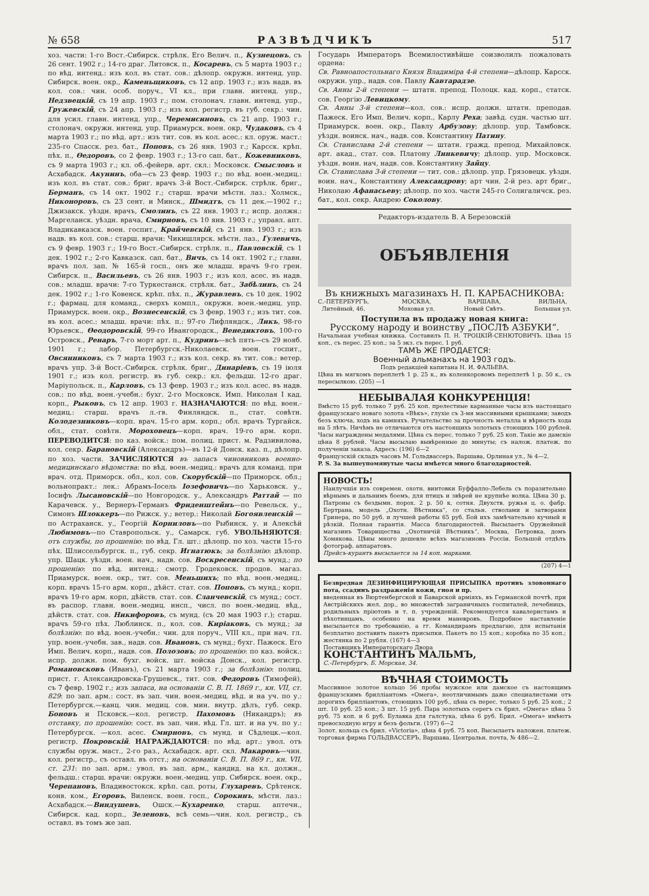№ 658 РАЗВѢДЧИКЪ 517
хоз. части: 1-го Вост.-Сибирск. стрѣлк. Его Велич. п., Кузнецовъ, съ 26 сент. 1902 г.; 14-го драг. Литовск. п., Косаревъ, съ 5 марта 1903 г.; по вѣд. интенд.: изъ кол. въ стат. сов.: дѣлопр. окружн. интенд. упр. Сибирск. воен. окр., Каменьщиковъ, съ 12 апр. 1903 г.; изъ надв. въ кол. сов.: чин. особ. поруч., VI кл., при главн. интенд. упр., Недзвецкій, съ 19 апр. 1903 г.; пом. столонач. главн. интенд. упр., Гружевскій, съ 24 апр. 1903 г.; изъ кол. регистр. въ губ. секр.: чин. для усил. главн. интенд. упр., Черемисиновъ, съ 21 апр. 1903 г.; столонач. окружн. интенд. упр. Приамурск. воен. окр, Чудаковъ, съ 4 марта 1903 г.; по вѣд. арт.: изъ тит. сов. въ кол. асес.: кл. оруж. маст.: 235-го Спасск. рез. бат., Поповъ, съ 26 янв. 1903 г.; Карсск. крѣп. пѣх. п., Ѳедоровъ, со 2 февр. 1903 г.; 13-го сап. бат., Кожевниковъ, съ 9 марта 1903 г.; кл. об.-фейерв. арт. скл.: Московск. Смысловъ и Асхабадск. Акунинъ, оба—съ 23 февр. 1903 г.; по вѣд. воен.-медиц.: изъ кол. въ стат. сов.: бриг. врачъ 3-й Вост.-Сибирск. стрѣлк. бриг., Берманъ, съ 14 окт. 1902 г.; старш. врачи мѣстн. лаз.: Холмск., Никоноровъ, съ 23 сент. и Минск., Шмидтъ, съ 11 дек.—1902 г.; Джизакск. уѣздн. врачъ, Смолинъ, съ 22 янв. 1903 г.; испр. должн.: Маргеланск. уѣздн. врача, Смирновъ, съ 10 янв. 1903 г.; управл. апт. Владикавказск. воен. госпит., Крайчевскій, съ 21 янв. 1903 г.; изъ надв. въ кол. сов.: старш. врачи: Чикишлярск. мѣстн. лаз., Гулевичъ, съ 9 февр. 1903 г.; 19-го Вост.-Сибирск. стрѣлк. п., Павловскій, съ 1 дек. 1902 г.; 2-го Кавказск. сап. бат., Вичъ, съ 14 окт. 1902 г.; главн. врачъ пол. зап. № 165-й госп., онъ же младш. врачъ 9-го грен. Сибирск. п., Васильевъ, съ 26 янв. 1903 г.; изъ кол. асес. въ надв. сов.: младш. врачи: 7-го Туркестанск. стрѣлк. бат., Забѣлинъ, съ 24 дек. 1902 г.; 1-го Ковенск. крѣп. пѣх. п., Журавлевъ, съ 10 дек. 1902 г.; фармац. для команд., сверхъ компл., окружн. воен.-медиц. упр. Приамурск. воен. окр., Вознесенскій, съ 3 февр. 1903 г.; изъ тит. сов. въ кол. асес.: младш. врачи: пѣх. п.: 97-го Лифляндск., Ликъ, 98-го Юрьевск., Ѳеодоровскій, 99-го Ивангородск., Венедиктовъ, 100-го Островск., Ренаръ, 7-го морт арт. п., Кудринъ—всѣ пять—съ 29 нояб. 1901 г.; лабор. Петербургск.-Николаевск. воен. госпит., Овсянниковъ, съ 7 марта 1903 г.; изъ кол. секр. въ тит. сов.: ветер. врачъ упр. 3-й Вост.-Сибирск. стрѣлк. бриг., Динаріевъ, съ 19 іюля 1901 г.; изъ кол. регистр. въ губ. секр.: кл. фельдш. 12-го драг. Маріупольск. п., Карловъ, съ 13 февр. 1903 г.; изъ кол. асес. въ надв. сов.: по вѣд. воен.-учебн.: бухг. 2-го Московск. Имп. Николая I кад. корп., Рыковъ, съ 12 апр. 1903 г. НАЗНАЧАЮТСЯ: по вѣд. воен.-медиц.: старш. врачъ л.-гв. Финляндск. п., стат. совѣтн. Колодезниковъ—корп. врач. 15-го арм. корп.; обл. врачъ Тургайск. обл., стат. совѣтн. Мороховецъ—корп. врач. 19-го арм. корп. ПЕРЕВОДИТСЯ: по каз. войск.: пом. полиц. прист. м. Радзивилова, кол. секр. Барановскій (Александръ)—въ 12-й Донск. каз. п., дѣлопр. по хоз. части. ЗАЧИСЛЯЮТСЯ въ запасъ чиновниковъ военно-медицинскаго вѣдомства: по вѣд. воен.-медиц.: врачъ для команд. при врач. отд. Приморск. обл., кол. сов. Скорубскій—по Приморск. обл.; вольнопракт.: лек.: Абрамъ-Іосель Іозефовичъ—по Харьковск. у., Іосифъ Лысановскій—по Новгородск. у., Александръ Раттай — по Карачевск. у., Вернеръ-Германъ Фриденштейнъ—по Ревельск. у., Симонъ Шлоккеръ—по Рижск. у.; ветер.: Николай Богоявленскій — по Астраханск. у., Георгій Корниловъ—по Рыбинск. у. и Алексѣй Любимовъ—по Ставропольск. у., Самарск. губ. УВОЛЬНЯЮТСЯ: отъ службы, по прошенію: по вѣд. Гл. шт.: дѣлопр. по хоз. части 15-го пѣх. Шлиссельбургск. п., губ. секр. Игнатюкъ; за болѣзнію: дѣлопр. упр. Шацк. уѣздн. воен. нач., надв. сов. Воскресенскій, съ мунд.; по прошенію: по вѣд. интенд.: смотр. Гродековск. продов. магаз. Приамурск. воен. окр., тит. сов. Меньшихъ; по вѣд. воен.-медиц.: корп. врачъ 15-го арм. корп., дѣйст. стат. сов. Поповъ, съ мунд.; корп. врачъ 19-го арм. корп, дѣйств. стат. сов. Сланчевскій, съ мунд.; сост. въ распор. главн. воен.-медиц. инсп., числ. по воен.-медиц. вѣд., дѣйств. стат. сов. Никифоровъ, съ мунд. (съ 20 мая 1903 г.); старш. врачъ 59-го пѣх. Люблинск. п., кол. сов. Киріаковъ, съ мунд.; за болѣзнію: по вѣд. воен.-учебн.: чин. для поруч., VIII кл., при нач. гл. упр. воен.-учебн. зав., надв. сов. Ивановъ, съ мунд.; бухг. Пажеск. Его Имп. Велич. корп., надв. сов. Полозовъ; по прошенію: по каз. войск.: испр. должн. пом. бухг. войск. шт. войска Донск., кол. регистр. Романовсковъ (Иванъ), съ 21 марта 1903 г.; за болѣзнію: полиц. прист. г. Александровска-Грушевск., тит. сов. Федоровъ (Тимофей), съ 7 февр. 1902 г.; изъ запаса, на основаніи С. В. П. 1869 г., кн. VII, ст. 829: по зап. арм.: сост. въ зап. чин. воен.-медиц. вѣд. и на уч. по у.: Петербургск.—канц. чин. медиц. сов. мин. внутр. дѣлъ, губ. секр. Боновъ и Псковск.—кол. регистр. Пахомовъ (Никандръ); въ отставку, по прошенію: сост. въ зап. чин. вѣд. Гл. шт. и на уч. по у.: Петербургск. —кол. асес. Смирновъ, съ мунд. и Сѣдлецк.—кол. регистр. Покровскій. НАГРАЖДАЮТСЯ: по вѣд. арт.: увол. отъ службы оруж. маст., 2-го раз., Асхабадск. арт. скл. Макаровъ—чин. кол. регистр., съ оставл. въ отст.; на основаніи С. В. П. 869 г., кн. VII, ст. 231: по зап. арм.: увол. въ зап. арм., кандид. на кл. должн., фельдш.: старш. врачи: окружн. воен.-медиц. упр. Сибирск. воен. окр., Черепановъ, Владивостокск. крѣп. сап. роты, Глухаревъ, Срѣтенск. конв. ком., Егоровъ, Виленск. воен. госп., Сорокинъ, мѣстн. лаз.: Асхабадск.—Виндушевъ, Ошск.—Кухаренко, старш. аптечн., Сибирск. кад. корп., Зеленовъ, всѣ семь—чин. кол. регистр., съ оставл. въ томъ же зап.
Государь Императоръ Всемилостивѣйше соизволилъ пожаловать ордена:
Св. Равноапостольнаго Князя Владиміра 4-й степени—дѣлопр. Карсск. окружн. упр., надв. сов. Павлу Кавтарадзе.
Св. Анны 2-й степени — штатн. препод. Полоцк. кад. корп., статск. сов. Георгію Левицкому.
Св. Анны 3-й степени—кол. сов.: испр. должн. штатн. преподав. Пажеск. Его Имп. Велич. корп., Карлу Реха; завѣд. судн. частью шт. Приамурск. воен. окр., Павлу Арбузову; дѣлопр. упр. Тамбовск. уѣздн. воинск. нач., надв. сов. Константину Патину.
Св. Станислава 2-й степени — штатн. гражд. препод. Михайловск. арт. акад., стат. сов. Платону Линкевичу; дѣлопр. упр. Московск. уѣздн. воин. нач, надв. сов. Константину Зайцу.
Св. Станислава 3-й степени — тит. сов.: дѣлопр. упр. Грязовецк. уѣздн. воин. нач., Константину Александрову; арт чин. 2-й рез. арт бриг., Николаю Афанасьеву; дѣлопр. по хоз. части 245-го Солигаличск. рез. бат., кол. секр. Андрею Соколову.
Редакторъ-издатель В. А Березовскій
ОБЪЯВЛЕНІЯ
Въ книжныхъ магазинахъ Н. П. КАРБАСНИКОВА:
С.-ПЕТЕРБУРГЪ,
Литейный, 46. МОСКВА,
Моховая ул. ВАРШАВА,
Новый Свѣтъ. ВИЛЬНА,
Большая ул.
Поступила въ продажу новая книга:
Русскому народу и воинству „ПОСЛѢ АЗБУКИ“.
Начальная учебная книжка. Составилъ П. Н. ТРОЦКІЙ-СЕНЮТОВИЧЪ. Цѣна 15 коп., съ перес. 25 коп.; за 5 экз. съ перес. 1 руб.
ТАМЪ ЖЕ ПРОДАЕТСЯ:
Военный альманахъ на 1903 годъ.
Подъ редакціей капитана Н. И. ФАЛЬЕВА.
Цѣна въ мягкомъ переплетѣ 1 р. 25 к., въ коленкоровомъ переплетѣ 1 р. 50 к., съ пересылкою. (205) —1
НЕБЫВАЛАЯ КОНКУРЕНЦІЯ!
Вмѣсто 15 руб. только 7 руб. 25 коп. прелестные карманные часы изъ настоящаго французскаго новаго золота «Вѣкъ», глухіе съ 3-мя массивными крышками; заводъ безъ ключа, ходъ на камняхъ. Ручательство за прочность металла и вѣрность хода на 5 лѣтъ. Ничѣмъ не отличаются отъ настоящихъ золотыхъ стоющихъ 100 рублей. Часы награждены медалями. Цѣна съ перес. только 7 руб. 25 коп. Такіе же дамскіе цѣна 8 рублей. Часы высылаю вывѣренные до минуты; съ налож. платеж. по полученіи заказа. Адресъ: (196) 6—2
Французскій складъ часовъ М. Гольдвассеръ, Варшава, Орлиная ул., № 4—2.
P. S. За вышеупомянутые часы имѣется много благодарностей.
НОВОСТЬ!
Наилучшія изъ современ. охотн. винтовки Буффалло-Лебель съ поразительно вѣрнымъ и дальнимъ боемъ, для птицъ и звѣрей не крупнѣе волка. Цѣна 30 р. Патроны съ бездымн. порох. 2 р. 50 к. сотня. Двухств. ружья ц. о. фабр. Бертрана, модель „Охотн. Вѣстника“, со стальн. стволами и затворами Гринера, по 50 руб. и лучшей работы 65 руб. Бой ихъ замѣчательно кучный и рѣзкій. Полная гарантія. Масса благодарностей. Высылаетъ Оружейный магазинъ Товарищества „Охотничій Вѣстникъ“, Москва, Петровка, домъ Хомякова. Цѣны много дешевле всѣхъ магазиновъ Россіи. Большой отдѣлъ фотограф. аппаратовъ.
Прейсъ-курантъ высылается за 14 коп. марками.
(207) 4—1
Безвредная ДЕЗИНФИЦИРУЮЩАЯ ПРИСЫПКА противъ зловоннаго пота, ссадинъ раздраженія кожи, гноя и пр.
введенная въ Вюртенбергской и Баварской арміяхъ, въ Германской почтѣ, при Австрійскихъ жел. дор., во множествѣ заграничныхъ госпиталей, лечебницъ, родильныхъ пріютовъ и т. п. учрежденій. Рекомендуется кавалеристамъ и пѣхотинцамъ, особенно на время маневровъ. Подробное наставленіе высылается по требованію, а гг. Командирамъ предлагаю, для испытанія безплатно доставить пакетъ присыпки. Пакетъ по 15 коп.; коробка по 35 коп.; жестянка по 2 рубля. (167) 4—3
Поставщикъ Императорскаго Двора
КОНСТАНТИНЪ МАЛЬМЪ,
С.-Петербургъ, Б. Морская, 34.
ВѢЧНАЯ СТОИМОСТЬ
Массивное золотое кольцо 56 пробы мужское или дамское съ настоящимъ французскимъ бриллiантомъ «Омега», неотличимымъ даже специалистами отъ дорогихъ брилліантовъ, стоющихъ 100 руб., цѣна съ перес. только 5 руб. 25 коп.; 2 шт. 10 руб. 25 коп.; 3 шт. 15 руб. Пара золотыхъ серегъ съ брил. «Омега» цѣна 5 руб. 75 коп. и 6 руб. Булавка для галстука, цѣна 6 руб. Брил. «Омега» имѣютъ превосходную игру и безъ фольги. (197) 6—2
Золот. кольца съ брил. «Victoria», цѣна 4 руб. 75 коп. Высылаетъ наложен. платеж. торговая фирма ГОЛЬДВАССЕРЪ, Варшава, Центральн. почта, № 486—2.